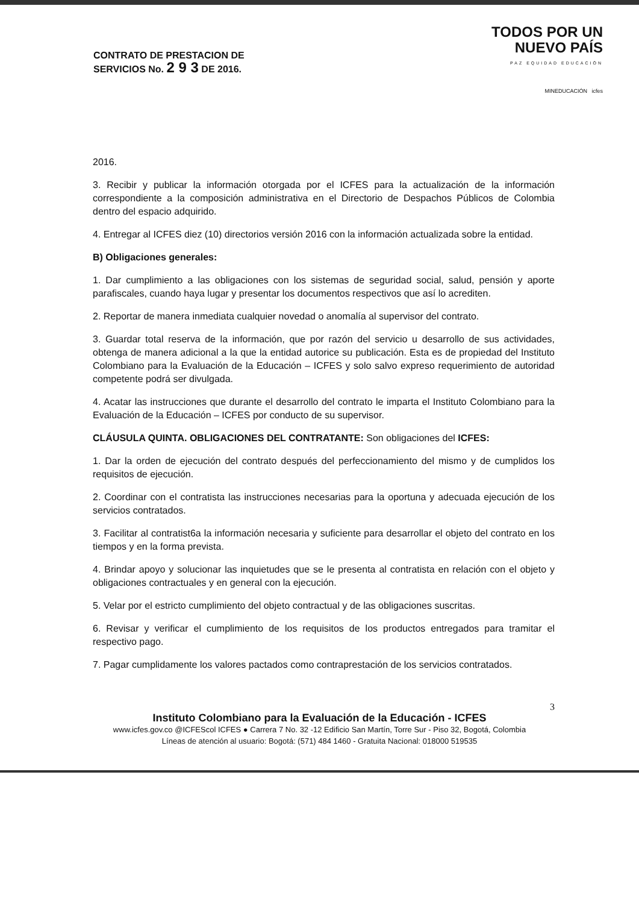CONTRATO DE PRESTACION DE
SERVICIOS No. 2 9 3 DE 2016.
TODOS POR UN
NUEVO PAÍS
PAZ EQUIDAD EDUCACIÓN
MINEDUCACIÓN icfes
2016.
3. Recibir y publicar la información otorgada por el ICFES para la actualización de la información correspondiente a la composición administrativa en el Directorio de Despachos Públicos de Colombia dentro del espacio adquirido.
4. Entregar al ICFES diez (10) directorios versión 2016 con la información actualizada sobre la entidad.
B) Obligaciones generales:
1. Dar cumplimiento a las obligaciones con los sistemas de seguridad social, salud, pensión y aporte parafiscales, cuando haya lugar y presentar los documentos respectivos que así lo acrediten.
2. Reportar de manera inmediata cualquier novedad o anomalía al supervisor del contrato.
3. Guardar total reserva de la información, que por razón del servicio u desarrollo de sus actividades, obtenga de manera adicional a la que la entidad autorice su publicación. Esta es de propiedad del Instituto Colombiano para la Evaluación de la Educación – ICFES y solo salvo expreso requerimiento de autoridad competente podrá ser divulgada.
4. Acatar las instrucciones que durante el desarrollo del contrato le imparta el Instituto Colombiano para la Evaluación de la Educación – ICFES por conducto de su supervisor.
CLÁUSULA QUINTA. OBLIGACIONES DEL CONTRATANTE: Son obligaciones del ICFES:
1. Dar la orden de ejecución del contrato después del perfeccionamiento del mismo y de cumplidos los requisitos de ejecución.
2. Coordinar con el contratista las instrucciones necesarias para la oportuna y adecuada ejecución de los servicios contratados.
3. Facilitar al contratist6a la información necesaria y suficiente para desarrollar el objeto del contrato en los tiempos y en la forma prevista.
4. Brindar apoyo y solucionar las inquietudes que se le presenta al contratista en relación con el objeto y obligaciones contractuales y en general con la ejecución.
5. Velar por el estricto cumplimiento del objeto contractual y de las obligaciones suscritas.
6. Revisar y verificar el cumplimiento de los requisitos de los productos entregados para tramitar el respectivo pago.
7. Pagar cumplidamente los valores pactados como contraprestación de los servicios contratados.
3
Instituto Colombiano para la Evaluación de la Educación - ICFES
www.icfes.gov.co @ICFEScol ICFES ● Carrera 7 No. 32 -12 Edificio San Martín, Torre Sur - Piso 32, Bogotá, Colombia
Líneas de atención al usuario: Bogotá: (571) 484 1460 - Gratuita Nacional: 018000 519535